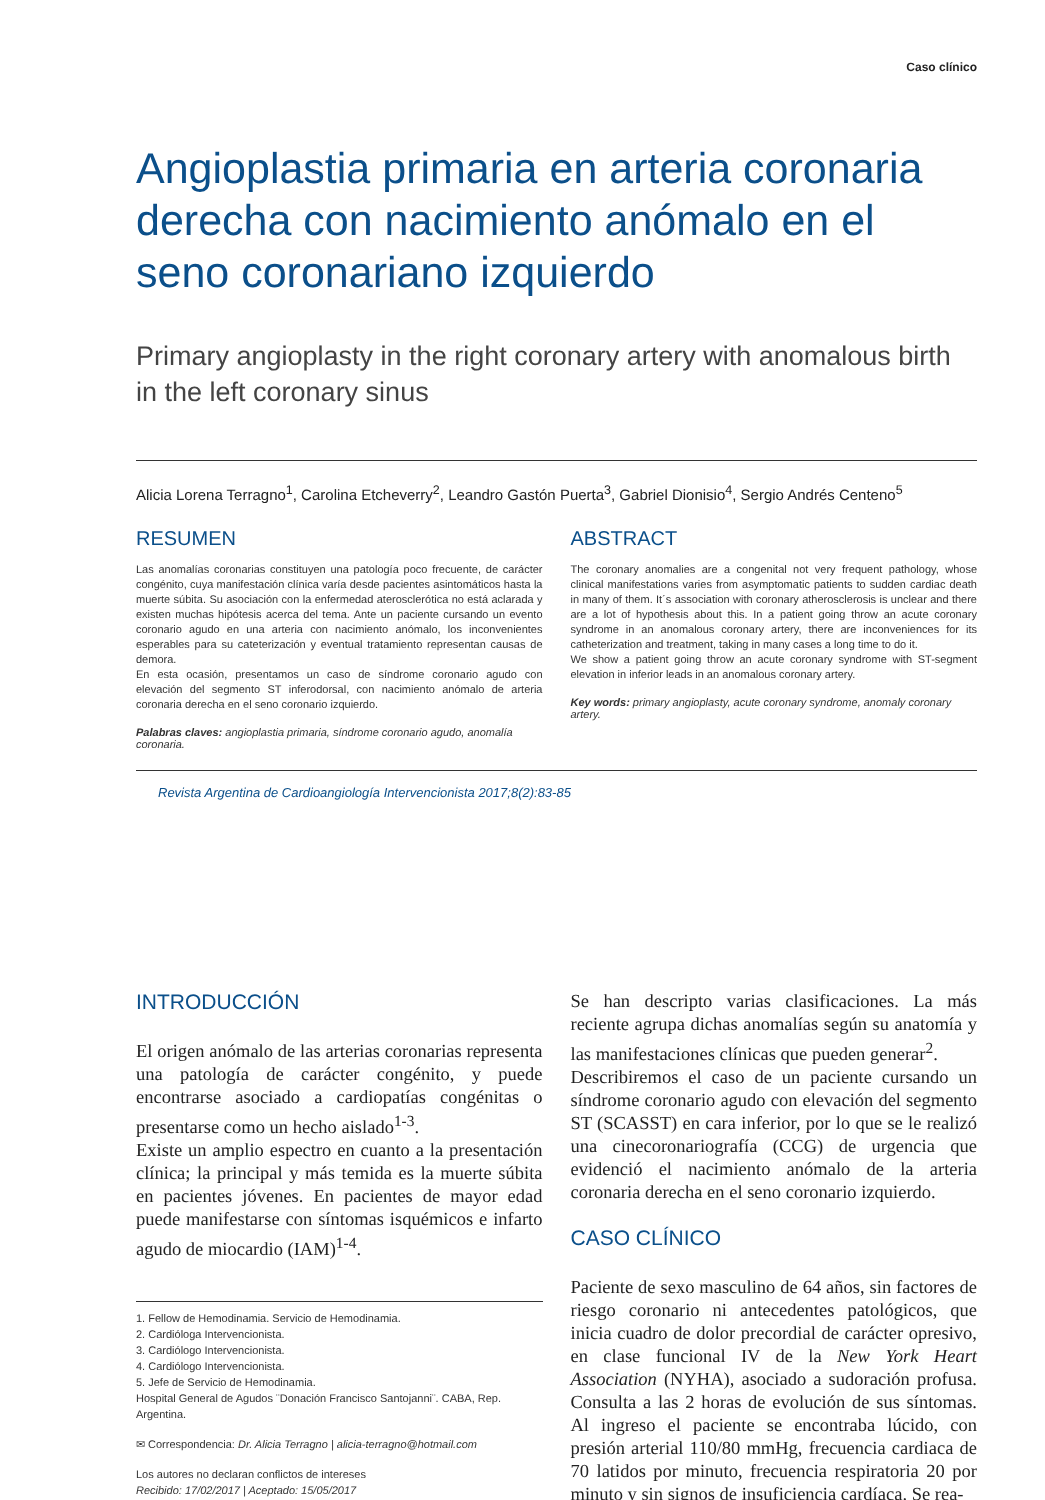Caso clínico
Angioplastia primaria en arteria coronaria derecha con nacimiento anómalo en el seno coronariano izquierdo
Primary angioplasty in the right coronary artery with anomalous birth in the left coronary sinus
Alicia Lorena Terragno<sup>1</sup>, Carolina Etcheverry<sup>2</sup>, Leandro Gastón Puerta<sup>3</sup>, Gabriel Dionisio<sup>4</sup>, Sergio Andrés Centeno<sup>5</sup>
RESUMEN
Las anomalías coronarias constituyen una patología poco frecuente, de carácter congénito, cuya manifestación clínica varía desde pacientes asintomáticos hasta la muerte súbita. Su asociación con la enfermedad aterosclerótica no está aclarada y existen muchas hipótesis acerca del tema. Ante un paciente cursando un evento coronario agudo en una arteria con nacimiento anómalo, los inconvenientes esperables para su cateterización y eventual tratamiento representan causas de demora.
En esta ocasión, presentamos un caso de síndrome coronario agudo con elevación del segmento ST inferodorsal, con nacimiento anómalo de arteria coronaria derecha en el seno coronario izquierdo.
Palabras claves: angioplastia primaria, síndrome coronario agudo, anomalía coronaria.
ABSTRACT
The coronary anomalies are a congenital not very frequent pathology, whose clinical manifestations varies from asymptomatic patients to sudden cardiac death in many of them. It´s association with coronary atherosclerosis is unclear and there are a lot of hypothesis about this. In a patient going throw an acute coronary syndrome in an anomalous coronary artery, there are inconveniences for its catheterization and treatment, taking in many cases a long time to do it.
We show a patient going throw an acute coronary syndrome with ST-segment elevation in inferior leads in an anomalous coronary artery.
Key words: primary angioplasty, acute coronary syndrome, anomaly coronary artery.
Revista Argentina de Cardioangiología Intervencionista 2017;8(2):83-85
INTRODUCCIÓN
El origen anómalo de las arterias coronarias representa una patología de carácter congénito, y puede encontrarse asociado a cardiopatías congénitas o presentarse como un hecho aislado<sup>1-3</sup>.
Existe un amplio espectro en cuanto a la presentación clínica; la principal y más temida es la muerte súbita en pacientes jóvenes. En pacientes de mayor edad puede manifestarse con síntomas isquémicos e infarto agudo de miocardio (IAM)<sup>1-4</sup>.
1. Fellow de Hemodinamia. Servicio de Hemodinamia.
2. Cardióloga Intervencionista.
3. Cardiólogo Intervencionista.
4. Cardiólogo Intervencionista.
5. Jefe de Servicio de Hemodinamia.
Hospital General de Agudos ¨Donación Francisco Santojanni¨. CABA, Rep. Argentina.
✉ Correspondencia: Dr. Alicia Terragno | alicia-terragno@hotmail.com
Los autores no declaran conflictos de intereses
Recibido: 17/02/2017 | Aceptado: 15/05/2017
Se han descripto varias clasificaciones. La más reciente agrupa dichas anomalías según su anatomía y las manifestaciones clínicas que pueden generar<sup>2</sup>.
Describiremos el caso de un paciente cursando un síndrome coronario agudo con elevación del segmento ST (SCASST) en cara inferior, por lo que se le realizó una cinecoronariografía (CCG) de urgencia que evidenció el nacimiento anómalo de la arteria coronaria derecha en el seno coronario izquierdo.
CASO CLÍNICO
Paciente de sexo masculino de 64 años, sin factores de riesgo coronario ni antecedentes patológicos, que inicia cuadro de dolor precordial de carácter opresivo, en clase funcional IV de la New York Heart Association (NYHA), asociado a sudoración profusa. Consulta a las 2 horas de evolución de sus síntomas. Al ingreso el paciente se encontraba lúcido, con presión arterial 110/80 mmHg, frecuencia cardiaca de 70 latidos por minuto, frecuencia respiratoria 20 por minuto y sin signos de insuficiencia cardíaca. Se rea-